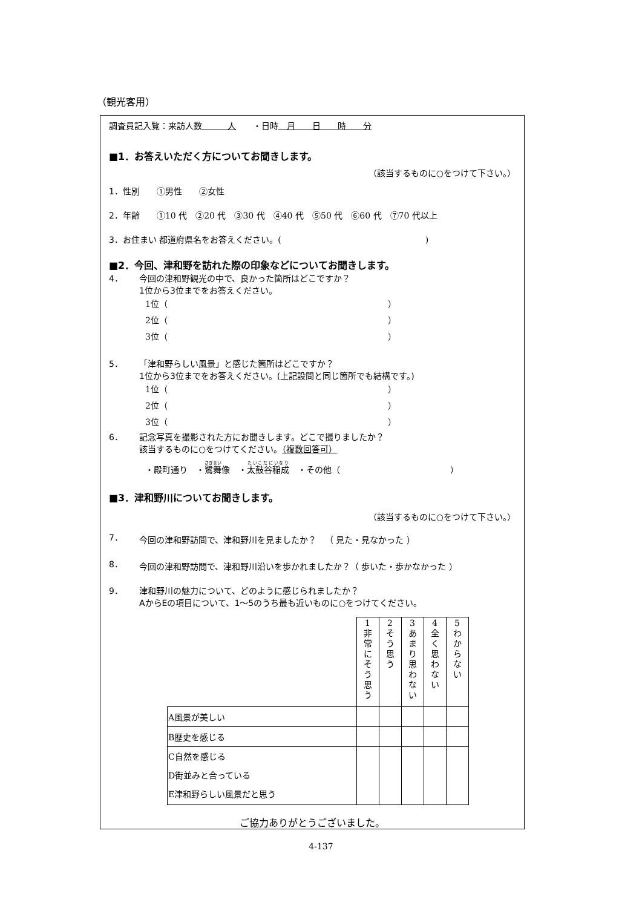（観光客用）
調査員記入覧：来訪人数　　　人　　・日時　月　　日　　時　　分
■1．お答えいただく方についてお聞きします。
（該当するものに○をつけて下さい。）
1．性別　　①男性　　②女性
2．年齢　　①10 代　②20 代　③30 代　④40 代　⑤50 代　⑥60 代　⑦70 代以上
3．お住まい 都道府県名をお答えください。(　　　　　　　　　　　　　　　　　)
■2．今回、津和野を訪れた際の印象などについてお聞きします。
4． 今回の津和野観光の中で、良かった箇所はどこですか？
1位から3位までをお答えください。
1位（　　　　　　　　　　　　　　　　　　　　　　　　　　）
2位（　　　　　　　　　　　　　　　　　　　　　　　　　　）
3位（　　　　　　　　　　　　　　　　　　　　　　　　　　）
5． 「津和野らしい風景」と感じた箇所はどこですか？
1位から3位までをお答えください。(上記設問と同じ箇所でも結構です。)
1位（　　　　　　　　　　　　　　　　　　　　　　　　　　）
2位（　　　　　　　　　　　　　　　　　　　　　　　　　　）
3位（　　　　　　　　　　　　　　　　　　　　　　　　　　）
6． 記念写真を撮影された方にお聞きします。どこで撮りましたか？
該当するものに○をつけてください。（複数回答可）
・殿町通り　・鷺舞像　・太鼓谷稲成　・その他（　　　　　　　　　　　　　）
■3．津和野川についてお聞きします。
（該当するものに○をつけて下さい。）
7． 今回の津和野訪問で、津和野川を見ましたか？　（ 見た・見なかった ）
8． 今回の津和野訪問で、津和野川沿いを歩かれましたか？（ 歩いた・歩かなかった ）
9． 津和野川の魅力について、どのように感じられましたか？
AからEの項目について、1～5のうち最も近いものに○をつけてください。
| | 1 非 常 に そ う 思 う | 2 そ う 思 う | 3 あ ま り 思 わ な い | 4 全 く 思 わ な い | 5 わ か ら な い |
| A風景が美しい | | | | | |
| B歴史を感じる | | | | | |
| C自然を感じる D街並みと合っている E津和野らしい風景だと思う | | | | | |
ご協力ありがとうございました。
4-137